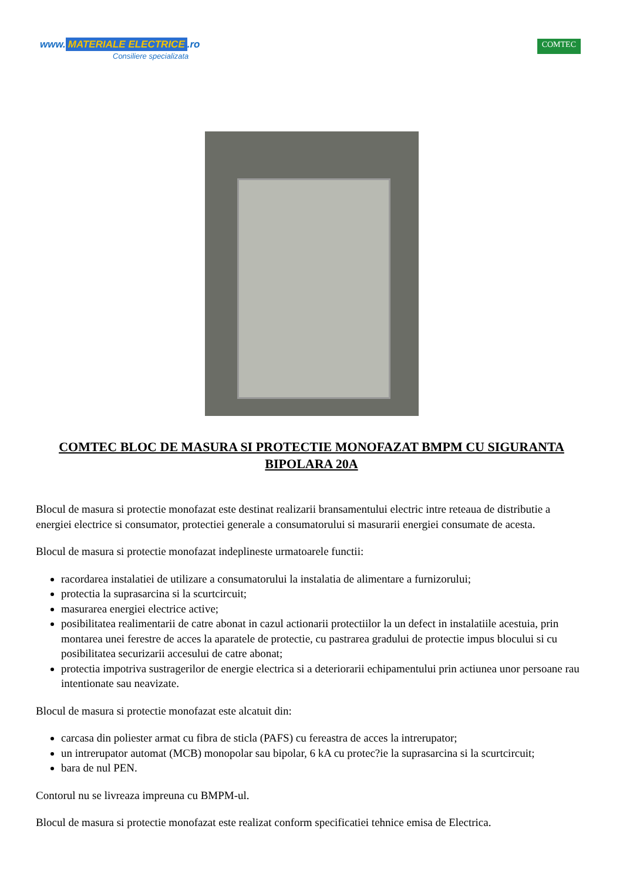www. MATERIALE ELECTRICE.ro
Consiliere specializata
COMTEC
COMTEC BLOC DE MASURA SI PROTECTIE MONOFAZAT BMPM CU SIGURANTA BIPOLARA 20A
Blocul de masura si protectie monofazat este destinat realizarii bransamentului electric intre reteaua de distributie a energiei electrice si consumator, protectiei generale a consumatorului si masurarii energiei consumate de acesta.
Blocul de masura si protectie monofazat indeplineste urmatoarele functii:
racordarea instalatiei de utilizare a consumatorului la instalatia de alimentare a furnizorului;
protectia la suprasarcina si la scurtcircuit;
masurarea energiei electrice active;
posibilitatea realimentarii de catre abonat in cazul actionarii protectiilor la un defect in instalatiile acestuia, prin montarea unei ferestre de acces la aparatele de protectie, cu pastrarea gradului de protectie impus blocului si cu posibilitatea securizarii accesului de catre abonat;
protectia impotriva sustragerilor de energie electrica si a deteriorarii echipamentului prin actiunea unor persoane rau intentionate sau neavizate.
Blocul de masura si protectie monofazat este alcatuit din:
carcasa din poliester armat cu fibra de sticla (PAFS) cu fereastra de acces la intrerupator;
un intrerupator automat (MCB) monopolar sau bipolar, 6 kA cu protec?ie la suprasarcina si la scurtcircuit;
bara de nul PEN.
Contorul nu se livreaza impreuna cu BMPM-ul.
Blocul de masura si protectie monofazat este realizat conform specificatiei tehnice emisa de Electrica.